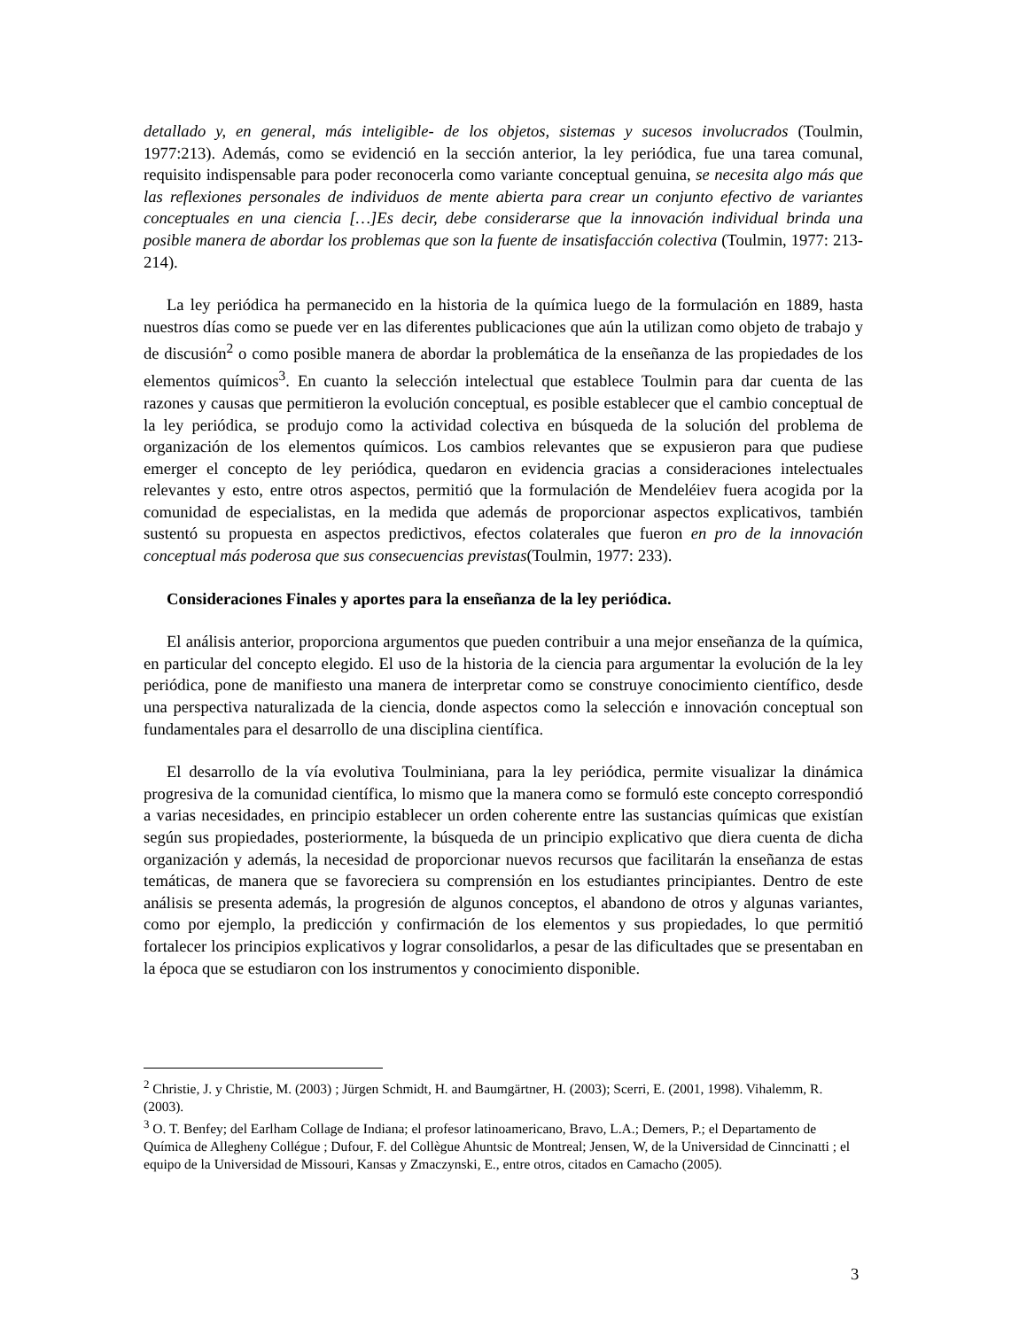detallado y, en general, más inteligible- de los objetos, sistemas y sucesos involucrados (Toulmin, 1977:213). Además, como se evidenció en la sección anterior, la ley periódica, fue una tarea comunal, requisito indispensable para poder reconocerla como variante conceptual genuina, se necesita algo más que las reflexiones personales de individuos de mente abierta para crear un conjunto efectivo de variantes conceptuales en una ciencia […]Es decir, debe considerarse que la innovación individual brinda una posible manera de abordar los problemas que son la fuente de insatisfacción colectiva (Toulmin, 1977: 213-214).
La ley periódica ha permanecido en la historia de la química luego de la formulación en 1889, hasta nuestros días como se puede ver en las diferentes publicaciones que aún la utilizan como objeto de trabajo y de discusión<sup>2</sup> o como posible manera de abordar la problemática de la enseñanza de las propiedades de los elementos químicos<sup>3</sup>. En cuanto la selección intelectual que establece Toulmin para dar cuenta de las razones y causas que permitieron la evolución conceptual, es posible establecer que el cambio conceptual de la ley periódica, se produjo como la actividad colectiva en búsqueda de la solución del problema de organización de los elementos químicos. Los cambios relevantes que se expusieron para que pudiese emerger el concepto de ley periódica, quedaron en evidencia gracias a consideraciones intelectuales relevantes y esto, entre otros aspectos, permitió que la formulación de Mendeléiev fuera acogida por la comunidad de especialistas, en la medida que además de proporcionar aspectos explicativos, también sustentó su propuesta en aspectos predictivos, efectos colaterales que fueron en pro de la innovación conceptual más poderosa que sus consecuencias previstas(Toulmin, 1977: 233).
Consideraciones Finales y aportes para la enseñanza de la ley periódica.
El análisis anterior, proporciona argumentos que pueden contribuir a una mejor enseñanza de la química, en particular del concepto elegido. El uso de la historia de la ciencia para argumentar la evolución de la ley periódica, pone de manifiesto una manera de interpretar como se construye conocimiento científico, desde una perspectiva naturalizada de la ciencia, donde aspectos como la selección e innovación conceptual son fundamentales para el desarrollo de una disciplina científica.
El desarrollo de la vía evolutiva Toulminiana, para la ley periódica, permite visualizar la dinámica progresiva de la comunidad científica, lo mismo que la manera como se formuló este concepto correspondió a varias necesidades, en principio establecer un orden coherente entre las sustancias químicas que existían según sus propiedades, posteriormente, la búsqueda de un principio explicativo que diera cuenta de dicha organización y además, la necesidad de proporcionar nuevos recursos que facilitarán la enseñanza de estas temáticas, de manera que se favoreciera su comprensión en los estudiantes principiantes. Dentro de este análisis se presenta además, la progresión de algunos conceptos, el abandono de otros y algunas variantes, como por ejemplo, la predicción y confirmación de los elementos y sus propiedades, lo que permitió fortalecer los principios explicativos y lograr consolidarlos, a pesar de las dificultades que se presentaban en la época que se estudiaron con los instrumentos y conocimiento disponible.
<sup>2</sup> Christie, J. y Christie, M. (2003) ; Jürgen Schmidt, H. and Baumgärtner, H. (2003); Scerri, E. (2001, 1998). Vihalemm, R. (2003).
<sup>3</sup> O. T. Benfey; del Earlham Collage de Indiana; el profesor latinoamericano, Bravo, L.A.; Demers, P.; el Departamento de Química de Allegheny Collégue ; Dufour, F. del Collègue Ahuntsic de Montreal; Jensen, W, de la Universidad de Cinncinatti ; el equipo de la Universidad de Missouri, Kansas y Zmaczynski, E., entre otros, citados en Camacho (2005).
3